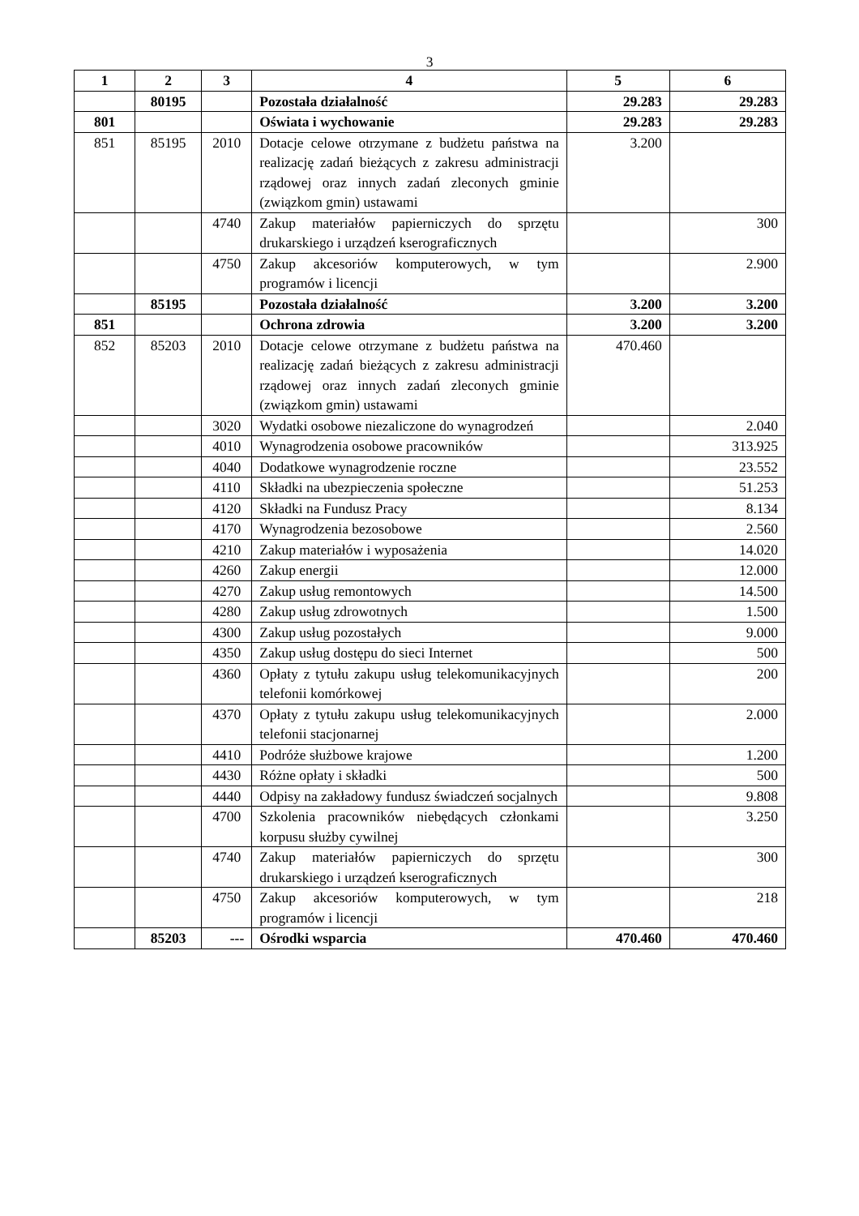3
| 1 | 2 | 3 | 4 | 5 | 6 |
| --- | --- | --- | --- | --- | --- |
| | 80195 | | Pozostała działalność | 29.283 | 29.283 |
| 801 | | | Oświata i wychowanie | 29.283 | 29.283 |
| 851 | 85195 | 2010 | Dotacje celowe otrzymane z budżetu państwa na realizację zadań bieżących z zakresu administracji rządowej oraz innych zadań zleconych gminie (związkom gmin) ustawami | 3.200 | |
| | | 4740 | Zakup materiałów papierniczych do sprzętu drukarskiego i urządzeń kserograficznych | | 300 |
| | | 4750 | Zakup akcesoriów komputerowych, w tym programów i licencji | | 2.900 |
| | 85195 | | Pozostała działalność | 3.200 | 3.200 |
| 851 | | | Ochrona zdrowia | 3.200 | 3.200 |
| 852 | 85203 | 2010 | Dotacje celowe otrzymane z budżetu państwa na realizację zadań bieżących z zakresu administracji rządowej oraz innych zadań zleconych gminie (związkom gmin) ustawami | 470.460 | |
| | | 3020 | Wydatki osobowe niezaliczone do wynagrodzeń | | 2.040 |
| | | 4010 | Wynagrodzenia osobowe pracowników | | 313.925 |
| | | 4040 | Dodatkowe wynagrodzenie roczne | | 23.552 |
| | | 4110 | Składki na ubezpieczenia społeczne | | 51.253 |
| | | 4120 | Składki na Fundusz Pracy | | 8.134 |
| | | 4170 | Wynagrodzenia bezosobowe | | 2.560 |
| | | 4210 | Zakup materiałów i wyposażenia | | 14.020 |
| | | 4260 | Zakup energii | | 12.000 |
| | | 4270 | Zakup usług remontowych | | 14.500 |
| | | 4280 | Zakup usług zdrowotnych | | 1.500 |
| | | 4300 | Zakup usług pozostałych | | 9.000 |
| | | 4350 | Zakup usług dostępu do sieci Internet | | 500 |
| | | 4360 | Opłaty z tytułu zakupu usług telekomunikacyjnych telefonii komórkowej | | 200 |
| | | 4370 | Opłaty z tytułu zakupu usług telekomunikacyjnych telefonii stacjonarnej | | 2.000 |
| | | 4410 | Podróże służbowe krajowe | | 1.200 |
| | | 4430 | Różne opłaty i składki | | 500 |
| | | 4440 | Odpisy na zakładowy fundusz świadczeń socjalnych | | 9.808 |
| | | 4700 | Szkolenia pracowników niebędących członkami korpusu służby cywilnej | | 3.250 |
| | | 4740 | Zakup materiałów papierniczych do sprzętu drukarskiego i urządzeń kserograficznych | | 300 |
| | | 4750 | Zakup akcesoriów komputerowych, w tym programów i licencji | | 218 |
| | 85203 | --- | Ośrodki wsparcia | 470.460 | 470.460 |